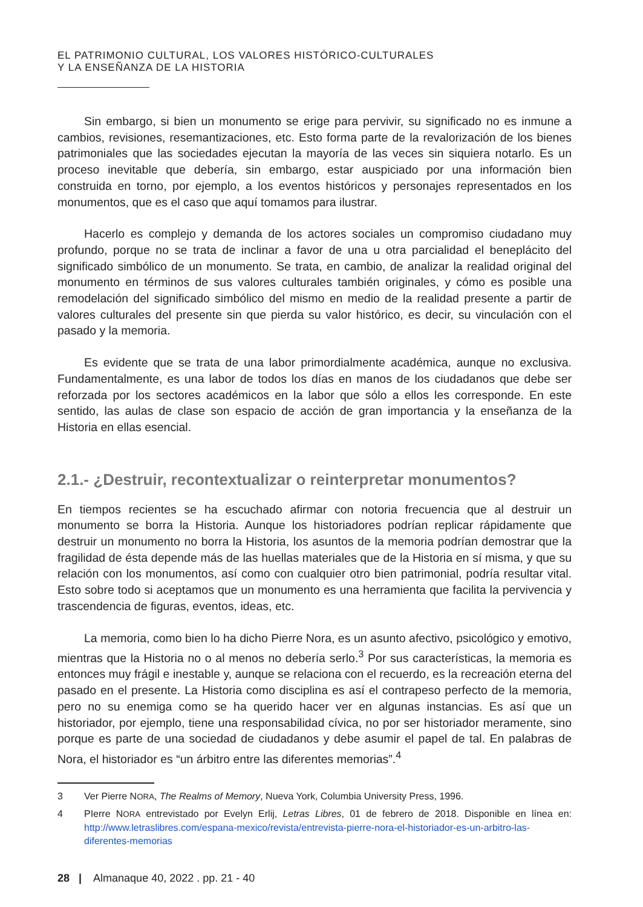EL PATRIMONIO CULTURAL, LOS VALORES HISTÓRICO-CULTURALES
Y LA ENSEÑANZA DE LA HISTORIA
Sin embargo, si bien un monumento se erige para pervivir, su significado no es inmune a cambios, revisiones, resemantizaciones, etc. Esto forma parte de la revalorización de los bienes patrimoniales que las sociedades ejecutan la mayoría de las veces sin siquiera notarlo. Es un proceso inevitable que debería, sin embargo, estar auspiciado por una información bien construida en torno, por ejemplo, a los eventos históricos y personajes representados en los monumentos, que es el caso que aquí tomamos para ilustrar.
Hacerlo es complejo y demanda de los actores sociales un compromiso ciudadano muy profundo, porque no se trata de inclinar a favor de una u otra parcialidad el beneplácito del significado simbólico de un monumento. Se trata, en cambio, de analizar la realidad original del monumento en términos de sus valores culturales también originales, y cómo es posible una remodelación del significado simbólico del mismo en medio de la realidad presente a partir de valores culturales del presente sin que pierda su valor histórico, es decir, su vinculación con el pasado y la memoria.
Es evidente que se trata de una labor primordialmente académica, aunque no exclusiva. Fundamentalmente, es una labor de todos los días en manos de los ciudadanos que debe ser reforzada por los sectores académicos en la labor que sólo a ellos les corresponde. En este sentido, las aulas de clase son espacio de acción de gran importancia y la enseñanza de la Historia en ellas esencial.
2.1.- ¿Destruir, recontextualizar o reinterpretar monumentos?
En tiempos recientes se ha escuchado afirmar con notoria frecuencia que al destruir un monumento se borra la Historia. Aunque los historiadores podrían replicar rápidamente que destruir un monumento no borra la Historia, los asuntos de la memoria podrían demostrar que la fragilidad de ésta depende más de las huellas materiales que de la Historia en sí misma, y que su relación con los monumentos, así como con cualquier otro bien patrimonial, podría resultar vital. Esto sobre todo si aceptamos que un monumento es una herramienta que facilita la pervivencia y trascendencia de figuras, eventos, ideas, etc.
La memoria, como bien lo ha dicho Pierre Nora, es un asunto afectivo, psicológico y emotivo, mientras que la Historia no o al menos no debería serlo.<sup>3</sup> Por sus características, la memoria es entonces muy frágil e inestable y, aunque se relaciona con el recuerdo, es la recreación eterna del pasado en el presente. La Historia como disciplina es así el contrapeso perfecto de la memoria, pero no su enemiga como se ha querido hacer ver en algunas instancias. Es así que un historiador, por ejemplo, tiene una responsabilidad cívica, no por ser historiador meramente, sino porque es parte de una sociedad de ciudadanos y debe asumir el papel de tal. En palabras de Nora, el historiador es “un árbitro entre las diferentes memorias”.<sup>4</sup>
3 Ver Pierre NORA, The Realms of Memory, Nueva York, Columbia University Press, 1996.
4 PIerre NORA entrevistado por Evelyn Erlij, Letras Libres, 01 de febrero de 2018. Disponible en línea en: http://www.letraslibres.com/espana-mexico/revista/entrevista-pierre-nora-el-historiador-es-un-arbitro-las-diferentes-memorias
28 | Almanaque 40, 2022 . pp. 21 - 40